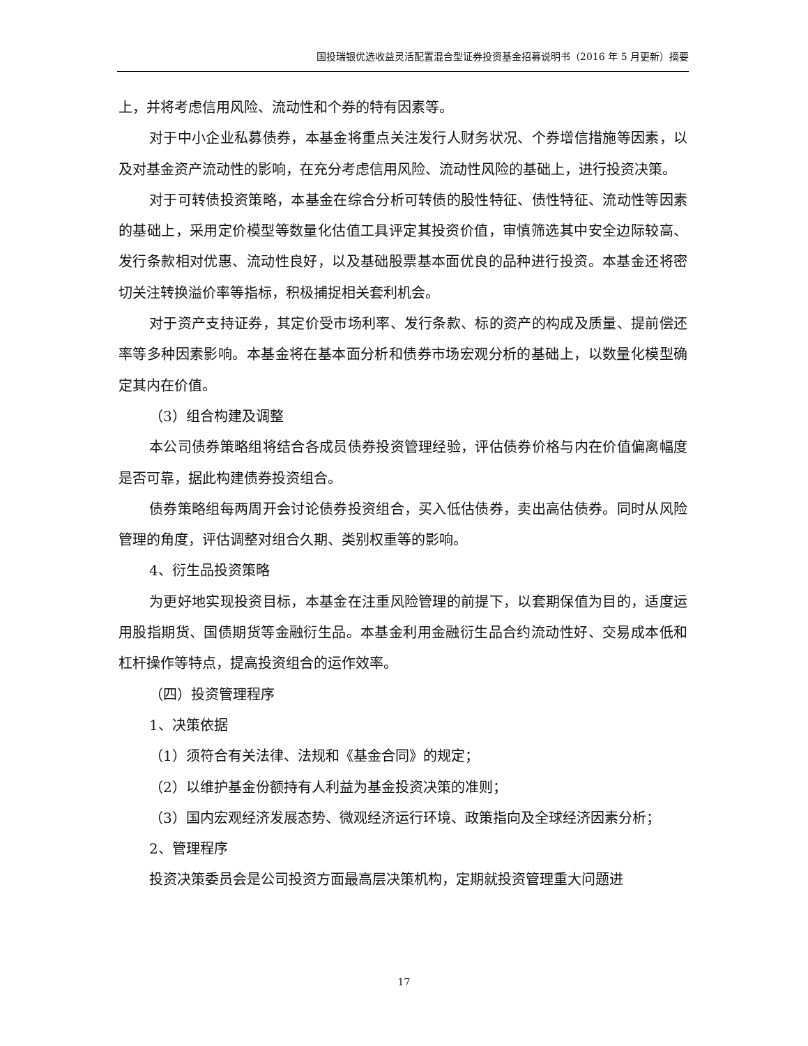国投瑞银优选收益灵活配置混合型证券投资基金招募说明书（2016 年 5 月更新）摘要
上，并将考虑信用风险、流动性和个券的特有因素等。
对于中小企业私募债券，本基金将重点关注发行人财务状况、个券增信措施等因素，以及对基金资产流动性的影响，在充分考虑信用风险、流动性风险的基础上，进行投资决策。
对于可转债投资策略，本基金在综合分析可转债的股性特征、债性特征、流动性等因素的基础上，采用定价模型等数量化估值工具评定其投资价值，审慎筛选其中安全边际较高、发行条款相对优惠、流动性良好，以及基础股票基本面优良的品种进行投资。本基金还将密切关注转换溢价率等指标，积极捕捉相关套利机会。
对于资产支持证券，其定价受市场利率、发行条款、标的资产的构成及质量、提前偿还率等多种因素影响。本基金将在基本面分析和债券市场宏观分析的基础上，以数量化模型确定其内在价值。
（3）组合构建及调整
本公司债券策略组将结合各成员债券投资管理经验，评估债券价格与内在价值偏离幅度是否可靠，据此构建债券投资组合。
债券策略组每两周开会讨论债券投资组合，买入低估债券，卖出高估债券。同时从风险管理的角度，评估调整对组合久期、类别权重等的影响。
4、衍生品投资策略
为更好地实现投资目标，本基金在注重风险管理的前提下，以套期保值为目的，适度运用股指期货、国债期货等金融衍生品。本基金利用金融衍生品合约流动性好、交易成本低和杠杆操作等特点，提高投资组合的运作效率。
（四）投资管理程序
1、决策依据
（1）须符合有关法律、法规和《基金合同》的规定；
（2）以维护基金份额持有人利益为基金投资决策的准则；
（3）国内宏观经济发展态势、微观经济运行环境、政策指向及全球经济因素分析；
2、管理程序
投资决策委员会是公司投资方面最高层决策机构，定期就投资管理重大问题进
17